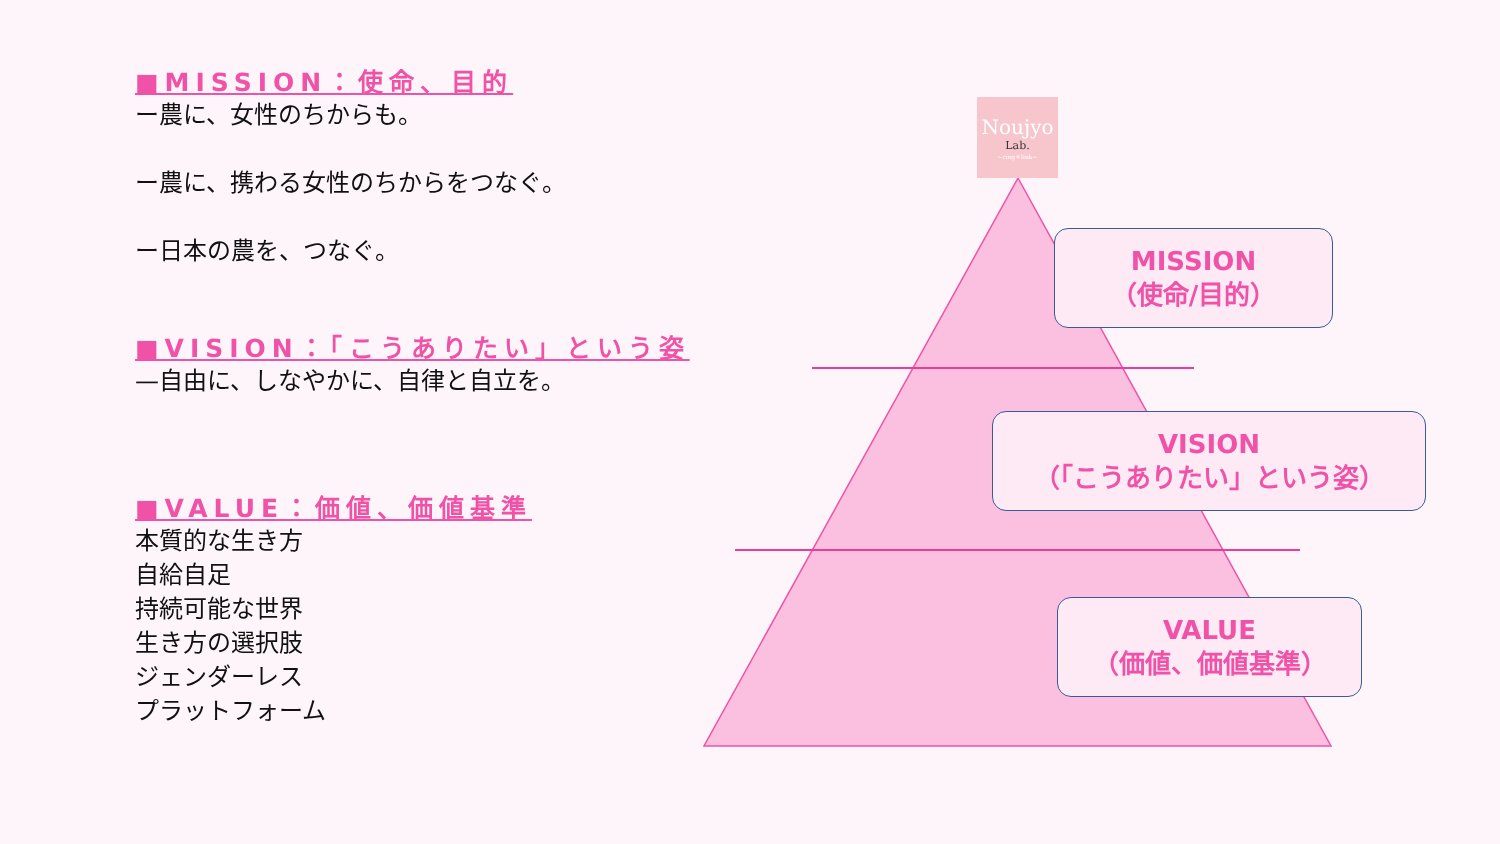■MISSION：使命、目的
ー農に、女性のちからも。
ー農に、携わる女性のちからをつなぐ。
ー日本の農を、つなぐ。
■VISION：「こうありたい」という姿
—自由に、しなやかに、自律と自立を。
■VALUE：価値、価値基準
本質的な生き方
自給自足
持続可能な世界
生き方の選択肢
ジェンダーレス
プラットフォーム
Noujyo
Lab.
~ring＊link~
MISSION
（使命/目的）
VISION
（「こうありたい」という姿）
VALUE
（価値、価値基準）